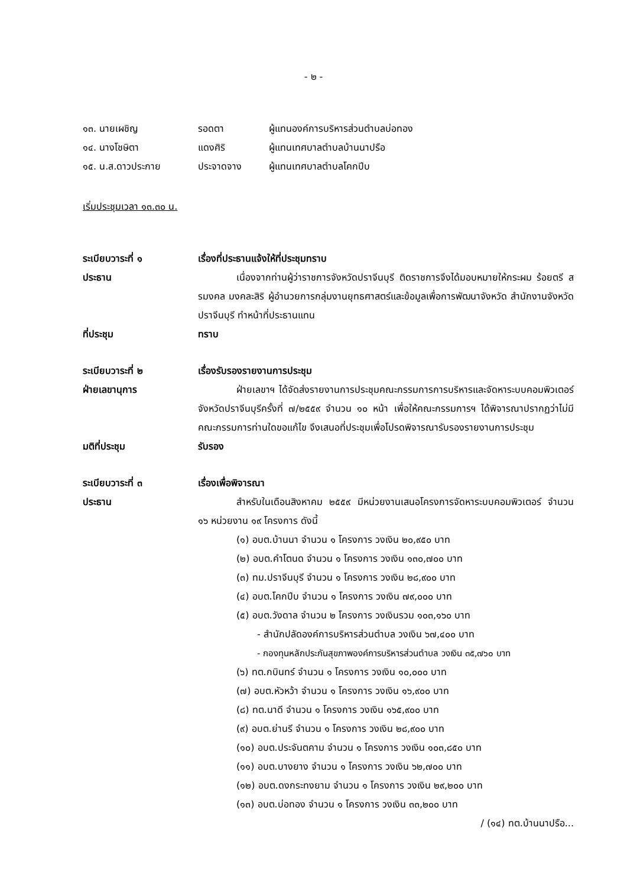- ๒ -
๑๓. นายเผชิญ
รอดตา
ผู้แทนองค์การบริหารส่วนตำบลบ่อทอง
๑๔. นางโชษิตา
แดงศิริ
ผู้แทนเทศบาลตำบลบ้านนาปรือ
๑๕. น.ส.ดาวประกาย
ประจาดจาง
ผู้แทนเทศบาลตำบลโคกปีบ
เริ่มประชุมเวลา ๑๓.๓๐ น.
ระเบียบวาระที่ ๑
เรื่องที่ประธานแจ้งให้ที่ประชุมทราบ
ประธาน
เนื่องจากท่านผู้ว่าราชการจังหวัดปราจีนบุรี ติดราชการจึงได้มอบหมายให้กระผม ร้อยตรี สรมงคล มงคละสิริ ผู้อำนวยการกลุ่มงานยุทธศาสตร์และข้อมูลเพื่อการพัฒนาจังหวัด สำนักงานจังหวัดปราจีนบุรี ทำหน้าที่ประธานแทน
ที่ประชุม
ทราบ
ระเบียบวาระที่ ๒
เรื่องรับรองรายงานการประชุม
ฝ่ายเลขานุการ
ฝ่ายเลขาฯ ได้จัดส่งรายงานการประชุมคณะกรรมการการบริหารและจัดหาระบบคอมพิวเตอร์จังหวัดปราจีนบุรีครั้งที่ ๗/๒๕๕๙ จำนวน ๑๐ หน้า เพื่อให้คณะกรรมการฯ ได้พิจารณาปรากฏว่าไม่มีคณะกรรมการท่านใดขอแก้ไข จึงเสนอที่ประชุมเพื่อโปรดพิจารณารับรองรายงานการประชุม
มติที่ประชุม
รับรอง
ระเบียบวาระที่ ๓
เรื่องเพื่อพิจารณา
ประธาน
สำหรับในเดือนสิงหาคม ๒๕๕๙ มีหน่วยงานเสนอโครงการจัดหาระบบคอมพิวเตอร์ จำนวน ๑๖ หน่วยงาน ๑๙ โครงการ ดังนี้
(๑) อบต.บ้านนา จำนวน ๑ โครงการ วงเงิน ๒๐,๙๕๐ บาท
(๒) อบต.คำโตนด จำนวน ๑ โครงการ วงเงิน ๑๓๐,๗๐๐ บาท
(๓) ทม.ปราจีนบุรี จำนวน ๑ โครงการ วงเงิน ๒๘,๙๐๐ บาท
(๔) อบต.โคกปีบ จำนวน ๑ โครงการ วงเงิน ๗๙,๐๐๐ บาท
(๕) อบต.วังดาล จำนวน ๒ โครงการ วงเงินรวม ๑๐๓,๑๖๐ บาท
- สำนักปลัดองค์การบริหารส่วนตำบล วงเงิน ๖๗,๔๐๐ บาท
- กองทุนหลักประกันสุขภาพองค์การบริหารส่วนตำบล วงเงิน ๓๕,๗๖๐ บาท
(๖) ทต.กบินทร์ จำนวน ๑ โครงการ วงเงิน ๑๐,๐๐๐ บาท
(๗) อบต.หัวหว้า จำนวน ๑ โครงการ วงเงิน ๑๖,๙๐๐ บาท
(๘) ทต.นาดี จำนวน ๑ โครงการ วงเงิน ๑๖๕,๙๐๐ บาท
(๙) อบต.ย่านรี จำนวน ๑ โครงการ วงเงิน ๒๘,๙๐๐ บาท
(๑๐) อบต.ประจันตคาม จำนวน ๑ โครงการ วงเงิน ๑๐๓,๘๕๐ บาท
(๑๑) อบต.บางยาง จำนวน ๑ โครงการ วงเงิน ๖๒,๗๐๐ บาท
(๑๒) อบต.ดงกระทงยาม จำนวน ๑ โครงการ วงเงิน ๒๙,๒๐๐ บาท
(๑๓) อบต.บ่อทอง จำนวน ๑ โครงการ วงเงิน ๓๓,๒๐๐ บาท
/ (๑๔) ทต.บ้านนาปรือ...